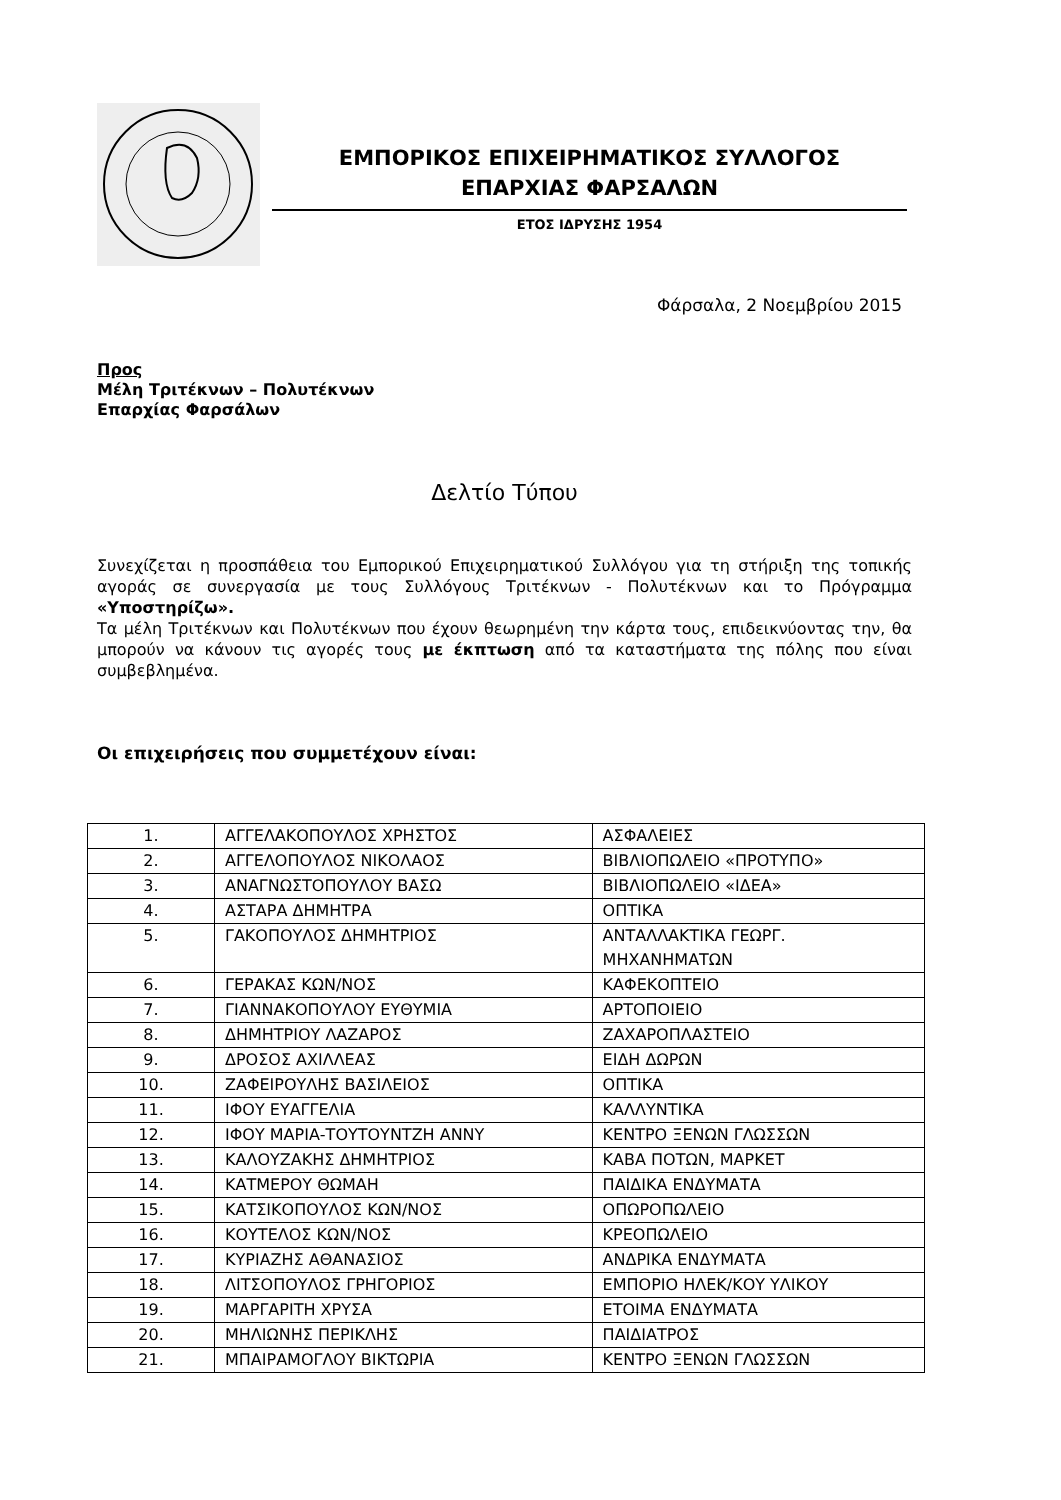ΕΜΠΟΡΙΚΟΣ ΕΠΙΧΕΙΡΗΜΑΤΙΚΟΣ ΣΥΛΛΟΓΟΣ
ΕΠΑΡΧΙΑΣ ΦΑΡΣΑΛΩΝ
ΕΤΟΣ ΙΔΡΥΣΗΣ 1954
Φάρσαλα, 2 Νοεμβρίου 2015
Προς
Μέλη Τριτέκνων – Πολυτέκνων
Επαρχίας Φαρσάλων
Δελτίο Τύπου
Συνεχίζεται η προσπάθεια του Εμπορικού Επιχειρηματικού Συλλόγου για τη στήριξη της τοπικής αγοράς σε συνεργασία με τους Συλλόγους Τριτέκνων - Πολυτέκνων και το Πρόγραμμα «Υποστηρίζω».
Τα μέλη Τριτέκνων και Πολυτέκνων που έχουν θεωρημένη την κάρτα τους, επιδεικνύοντας την, θα μπορούν να κάνουν τις αγορές τους με έκπτωση από τα καταστήματα της πόλης που είναι συμβεβλημένα.
Οι επιχειρήσεις που συμμετέχουν είναι:
| 1. | ΑΓΓΕΛΑΚΟΠΟΥΛΟΣ ΧΡΗΣΤΟΣ | ΑΣΦΑΛΕΙΕΣ |
| 2. | ΑΓΓΕΛΟΠΟΥΛΟΣ ΝΙΚΟΛΑΟΣ | ΒΙΒΛΙΟΠΩΛΕΙΟ «ΠΡΟΤΥΠΟ» |
| 3. | ΑΝΑΓΝΩΣΤΟΠΟΥΛΟΥ ΒΑΣΩ | ΒΙΒΛΙΟΠΩΛΕΙΟ «ΙΔΕΑ» |
| 4. | ΑΣΤΑΡΑ ΔΗΜΗΤΡΑ | ΟΠΤΙΚΑ |
| 5. | ΓΑΚΟΠΟΥΛΟΣ ΔΗΜΗΤΡΙΟΣ | ΑΝΤΑΛΛΑΚΤΙΚΑ ΓΕΩΡΓ. ΜΗΧΑΝΗΜΑΤΩΝ |
| 6. | ΓΕΡΑΚΑΣ ΚΩΝ/ΝΟΣ | ΚΑΦΕΚΟΠΤΕΙΟ |
| 7. | ΓΙΑΝΝΑΚΟΠΟΥΛΟΥ ΕΥΘΥΜΙΑ | ΑΡΤΟΠΟΙΕΙΟ |
| 8. | ΔΗΜΗΤΡΙΟΥ ΛΑΖΑΡΟΣ | ΖΑΧΑΡΟΠΛΑΣΤΕΙΟ |
| 9. | ΔΡΟΣΟΣ ΑΧΙΛΛΕΑΣ | ΕΙΔΗ ΔΩΡΩΝ |
| 10. | ΖΑΦΕΙΡΟΥΛΗΣ ΒΑΣΙΛΕΙΟΣ | ΟΠΤΙΚΑ |
| 11. | ΙΦΟΥ ΕΥΑΓΓΕΛΙΑ | ΚΑΛΛΥΝΤΙΚΑ |
| 12. | ΙΦΟΥ ΜΑΡΙΑ-ΤΟΥΤΟΥΝΤΖΗ ΑΝΝΥ | ΚΕΝΤΡΟ ΞΕΝΩΝ ΓΛΩΣΣΩΝ |
| 13. | ΚΑΛΟΥΖΑΚΗΣ ΔΗΜΗΤΡΙΟΣ | ΚΑΒΑ ΠΟΤΩΝ, ΜΑΡΚΕΤ |
| 14. | ΚΑΤΜΕΡΟΥ ΘΩΜΑΗ | ΠΑΙΔΙΚΑ ΕΝΔΥΜΑΤΑ |
| 15. | ΚΑΤΣΙΚΟΠΟΥΛΟΣ ΚΩΝ/ΝΟΣ | ΟΠΩΡΟΠΩΛΕΙΟ |
| 16. | ΚΟΥΤΕΛΟΣ ΚΩΝ/ΝΟΣ | ΚΡΕΟΠΩΛΕΙΟ |
| 17. | ΚΥΡΙΑΖΗΣ ΑΘΑΝΑΣΙΟΣ | ΑΝΔΡΙΚΑ ΕΝΔΥΜΑΤΑ |
| 18. | ΛΙΤΣΟΠΟΥΛΟΣ ΓΡΗΓΟΡΙΟΣ | ΕΜΠΟΡΙΟ ΗΛΕΚ/ΚΟΥ ΥΛΙΚΟΥ |
| 19. | ΜΑΡΓΑΡΙΤΗ ΧΡΥΣΑ | ΕΤΟΙΜΑ ΕΝΔΥΜΑΤΑ |
| 20. | ΜΗΛΙΩΝΗΣ ΠΕΡΙΚΛΗΣ | ΠΑΙΔΙΑΤΡΟΣ |
| 21. | ΜΠΑΙΡΑΜΟΓΛΟΥ ΒΙΚΤΩΡΙΑ | ΚΕΝΤΡΟ ΞΕΝΩΝ ΓΛΩΣΣΩΝ |